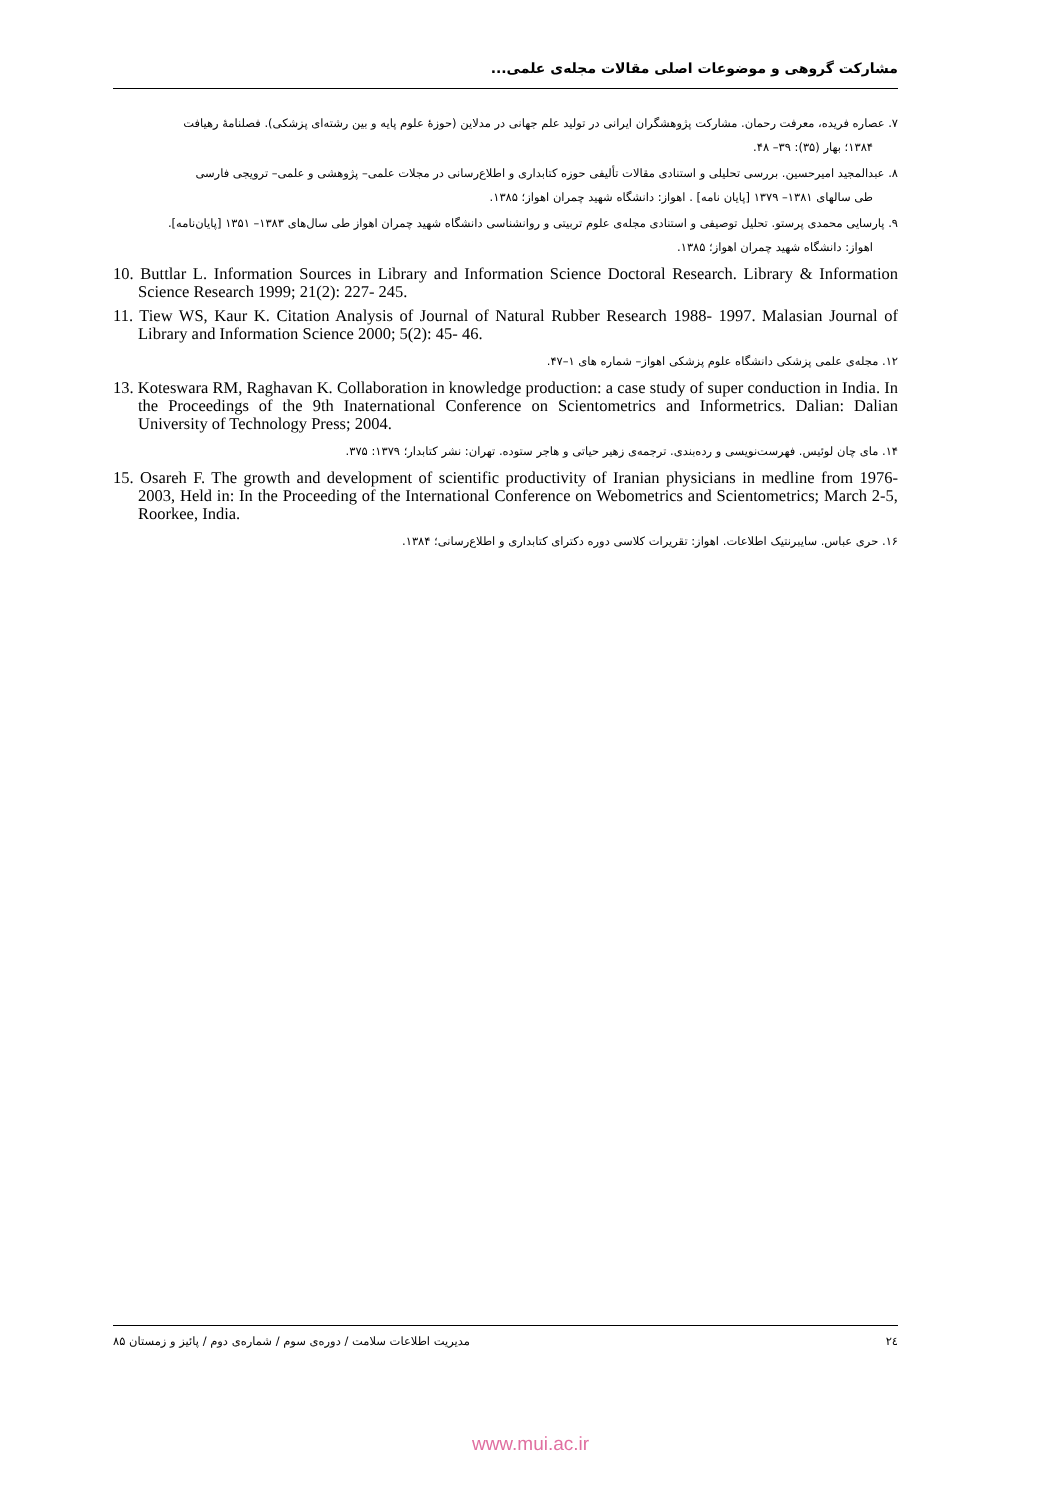مشارکت گروهی و موضوعات اصلی مقالات مجله‌ی علمی...
۷. عصاره فریده، معرفت رحمان. مشارکت پژوهشگران ایرانی در تولید علم جهانی در مدلاین (حوزهٔ علوم پایه و بین رشته‌ای پزشکی). فصلنامهٔ رهیافت
۱۳۸۴؛ بهار (۳۵): ۳۹– ۴۸.
۸. عبدالمجید امیرحسین. بررسی تحلیلی و استنادی مقالات تألیفی حوزه کتابداری و اطلاع‌رسانی در مجلات علمی– پژوهشی و علمی– ترویجی فارسی
طی سالهای ۱۳۸۱– ۱۳۷۹ [پایان نامه] . اهواز: دانشگاه شهید چمران اهواز؛ ۱۳۸۵.
۹. پارسایی محمدی پرستو. تحلیل توصیفی و استنادی مجله‌ی علوم تربیتی و روانشناسی دانشگاه شهید چمران اهواز طی سال‌های ۱۳۸۳– ۱۳۵۱ [پایان‌نامه].
اهواز: دانشگاه شهید چمران اهواز؛ ۱۳۸۵.
10. Buttlar L. Information Sources in Library and Information Science Doctoral Research. Library & Information Science Research 1999; 21(2): 227- 245.
11. Tiew WS, Kaur K. Citation Analysis of Journal of Natural Rubber Research 1988- 1997. Malasian Journal of Library and Information Science 2000; 5(2): 45- 46.
۱۲. مجله‌ی علمی پزشکی دانشگاه علوم پزشکی اهواز– شماره های ۱–۴۷.
13. Koteswara RM, Raghavan K. Collaboration in knowledge production: a case study of super conduction in India. In the Proceedings of the 9th Inaternational Conference on Scientometrics and Informetrics. Dalian: Dalian University of Technology Press; 2004.
۱۴. مای چان لوئیس. فهرست‌نویسی و رده‌بندی. ترجمه‌ی زهیر حیاتی و هاجر ستوده. تهران: نشر کتابدار؛ ۱۳۷۹: ۳۷۵.
15. Osareh F. The growth and development of scientific productivity of Iranian physicians in medline from 1976-2003, Held in: In the Proceeding of the International Conference on Webometrics and Scientometrics; March 2-5, Roorkee, India.
۱۶. حری عباس. سایبرنتیک اطلاعات. اهواز: تقریرات کلاسی دوره دکترای کتابداری و اطلاع‌رسانی؛ ۱۳۸۴.
۲٤ مدیریت اطلاعات سلامت / دوره‌ی سوم / شماره‌ی دوم / پائیز و زمستان ۸۵
www.mui.ac.ir